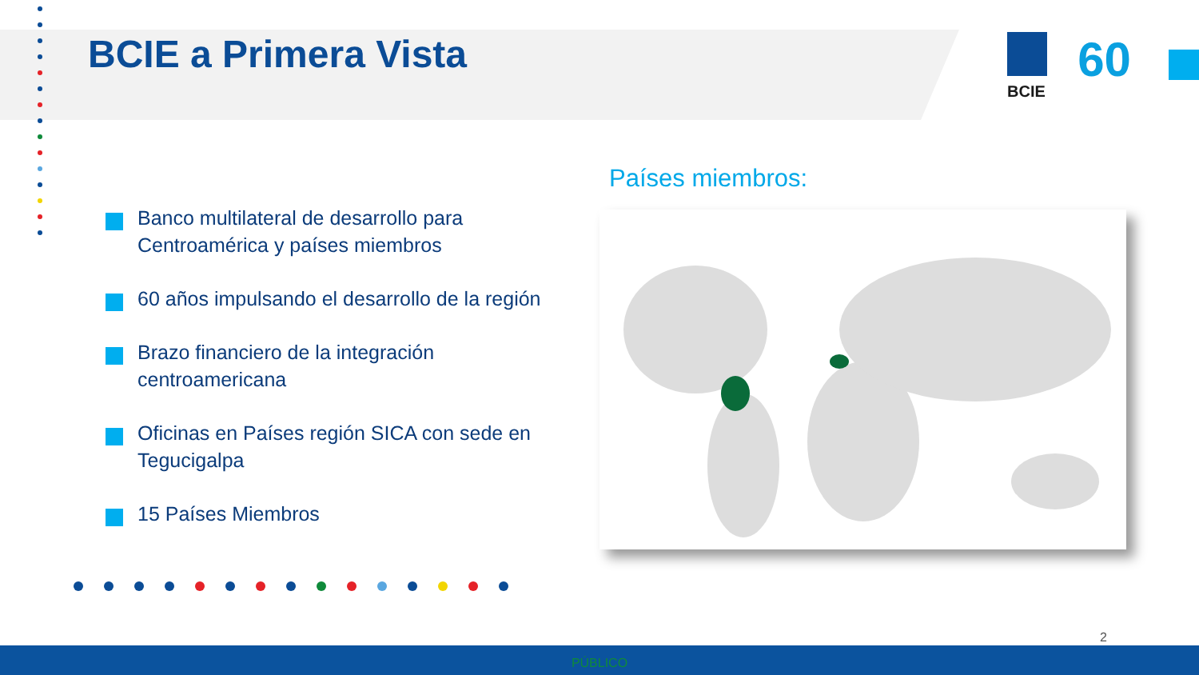BCIE a Primera Vista
BCIE 60
Banco multilateral de desarrollo para Centroamérica y países miembros
60 años impulsando el desarrollo de la región
Brazo financiero de la integración centroamericana
Oficinas en Países región SICA con sede en Tegucigalpa
15 Países Miembros
Países miembros:
2
PÚBLICO